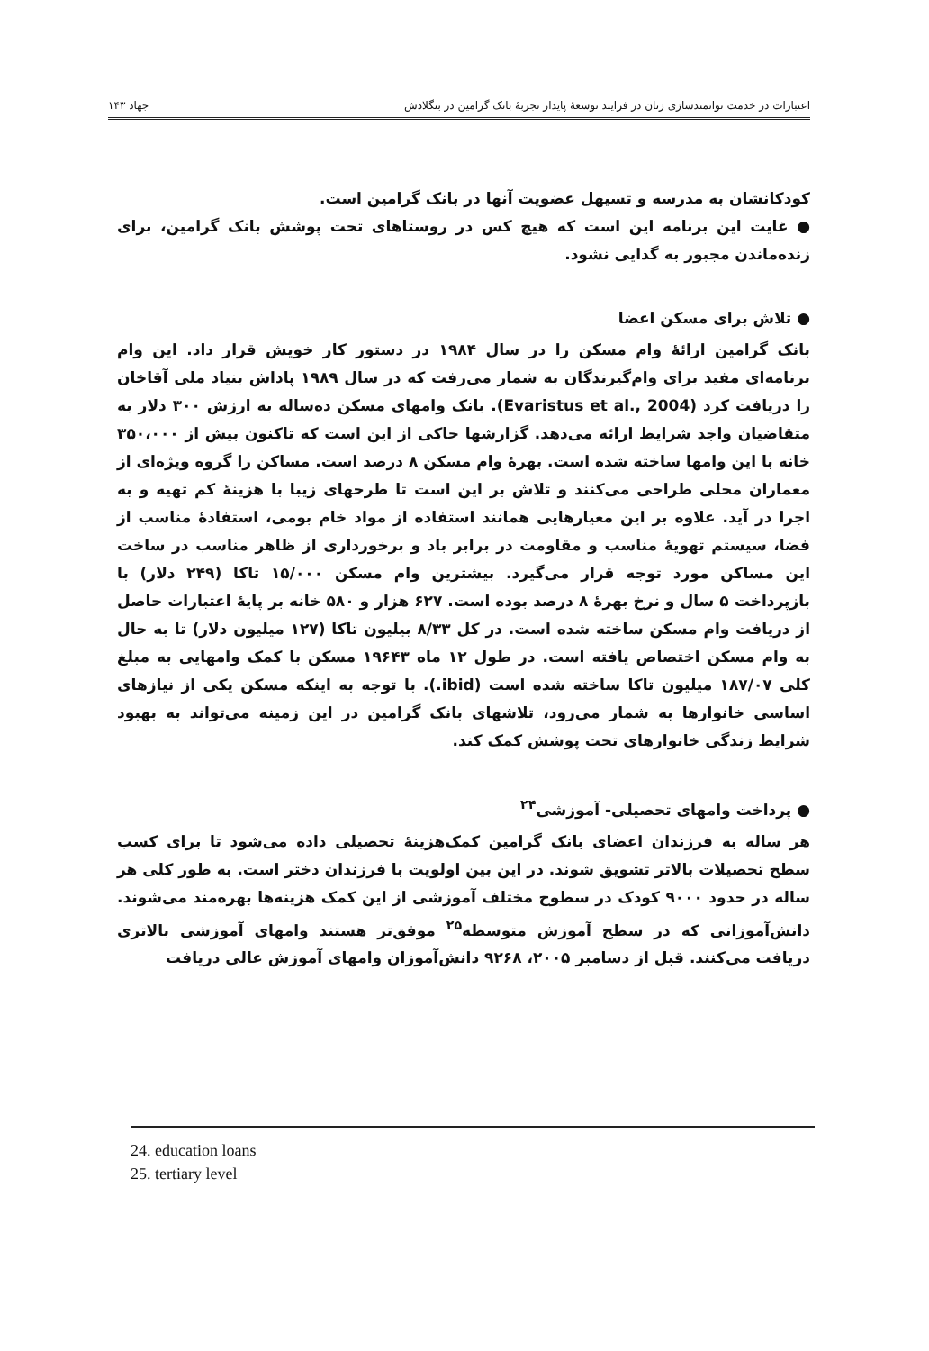۱۴۳ جهاد
اعتبارات در خدمت توانمندسازی زنان در فرایند توسعهٔ پایدار تجربهٔ بانک گرامین در بنگلادش
کودکانشان به مدرسه و تسیهل عضویت آنها در بانک گرامین است.
● غایت این برنامه این است که هیچ کس در روستاهای تحت پوشش بانک گرامین، برای زنده‌ماندن مجبور به گدایی نشود.
● تلاش برای مسکن اعضا
بانک گرامین ارائهٔ وام مسکن را در سال ۱۹۸۴ در دستور کار خویش قرار داد. این وام برنامه‌ای مفید برای وام‌گیرندگان به شمار می‌رفت که در سال ۱۹۸۹ پاداش بنیاد ملی آقاخان را دریافت کرد (Evaristus et al., 2004). بانک وامهای مسکن ده‌ساله به ارزش ۳۰۰ دلار به متقاضیان واجد شرایط ارائه می‌دهد. گزارشها حاکی از این است که تاکنون بیش از ۳۵۰،۰۰۰ خانه با این وامها ساخته شده است. بهرهٔ وام مسکن ۸ درصد است. مساکن را گروه ویژه‌ای از معماران محلی طراحی می‌کنند و تلاش بر این است تا طرحهای زیبا با هزینهٔ کم تهیه و به اجرا در آید. علاوه بر این معیارهایی همانند استفاده از مواد خام بومی، استفادهٔ مناسب از فضا، سیستم تهویهٔ مناسب و مقاومت در برابر باد و برخورداری از ظاهر مناسب در ساخت این مساکن مورد توجه قرار می‌گیرد. بیشترین وام مسکن ۱۵/۰۰۰ تاکا (۲۴۹ دلار) با بازپرداخت ۵ سال و نرخ بهرهٔ ۸ درصد بوده است. ۶۲۷ هزار و ۵۸۰ خانه بر پایهٔ اعتبارات حاصل از دریافت وام مسکن ساخته شده است. در کل ۸/۳۳ بیلیون تاکا (۱۲۷ میلیون دلار) تا به حال به وام مسکن اختصاص یافته است. در طول ۱۲ ماه ۱۹۶۴۳ مسکن با کمک وامهایی به مبلغ کلی ۱۸۷/۰۷ میلیون تاکا ساخته شده است (ibid.). با توجه به اینکه مسکن یکی از نیازهای اساسی خانوارها به شمار می‌رود، تلاشهای بانک گرامین در این زمینه می‌تواند به بهبود شرایط زندگی خانوارهای تحت پوشش کمک کند.
● پرداخت وامهای تحصیلی- آموزشی<sup>۲۴</sup>
هر ساله به فرزندان اعضای بانک گرامین کمک‌هزینهٔ تحصیلی داده می‌شود تا برای کسب سطح تحصیلات بالاتر تشویق شوند. در این بین اولویت با فرزندان دختر است. به طور کلی هر ساله در حدود ۹۰۰۰ کودک در سطوح مختلف آموزشی از این کمک هزینه‌ها بهره‌مند می‌شوند. دانش‌آموزانی که در سطح آموزش متوسطه<sup>۲۵</sup> موفق‌تر هستند وامهای آموزشی بالاتری دریافت می‌کنند. قبل از دسامبر ۲۰۰۵، ۹۲۶۸ دانش‌آموزان وامهای آموزش عالی دریافت
24. education loans
25. tertiary level